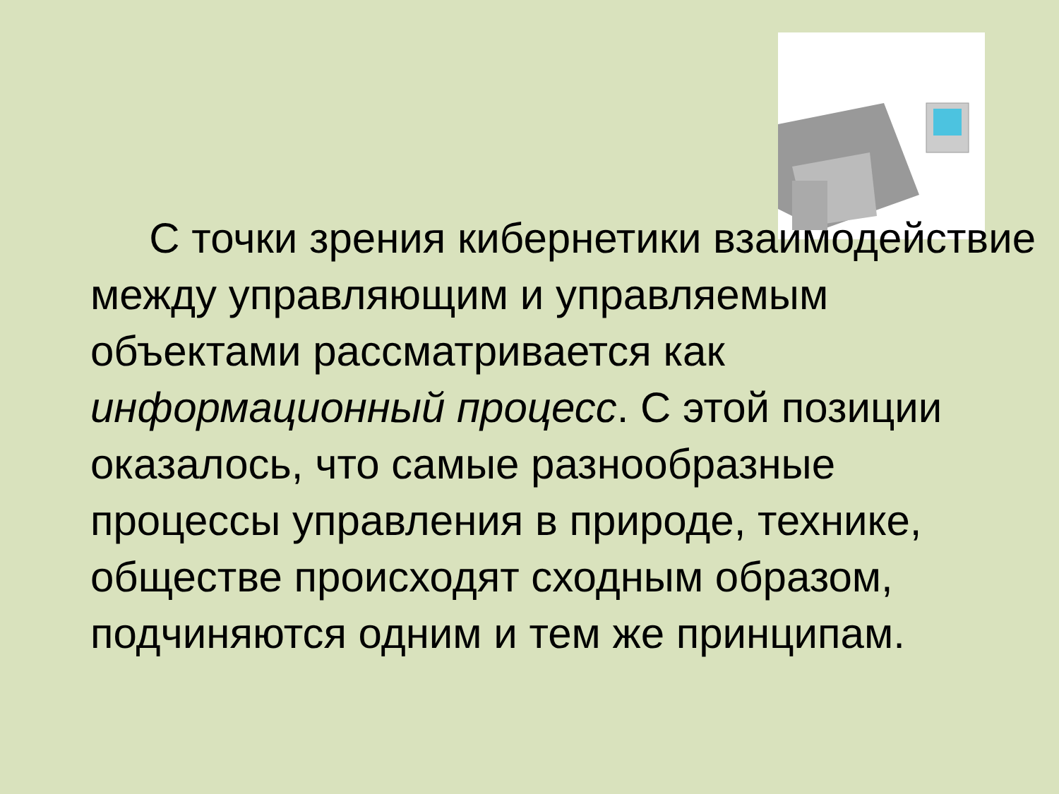С точки зрения кибернетики взаимодействие между управляющим и управляемым объектами рассматривается как информационный процесс. С этой позиции оказалось, что самые разнообразные процессы управления в природе, технике, обществе происходят сходным образом, подчиняются одним и тем же принципам.